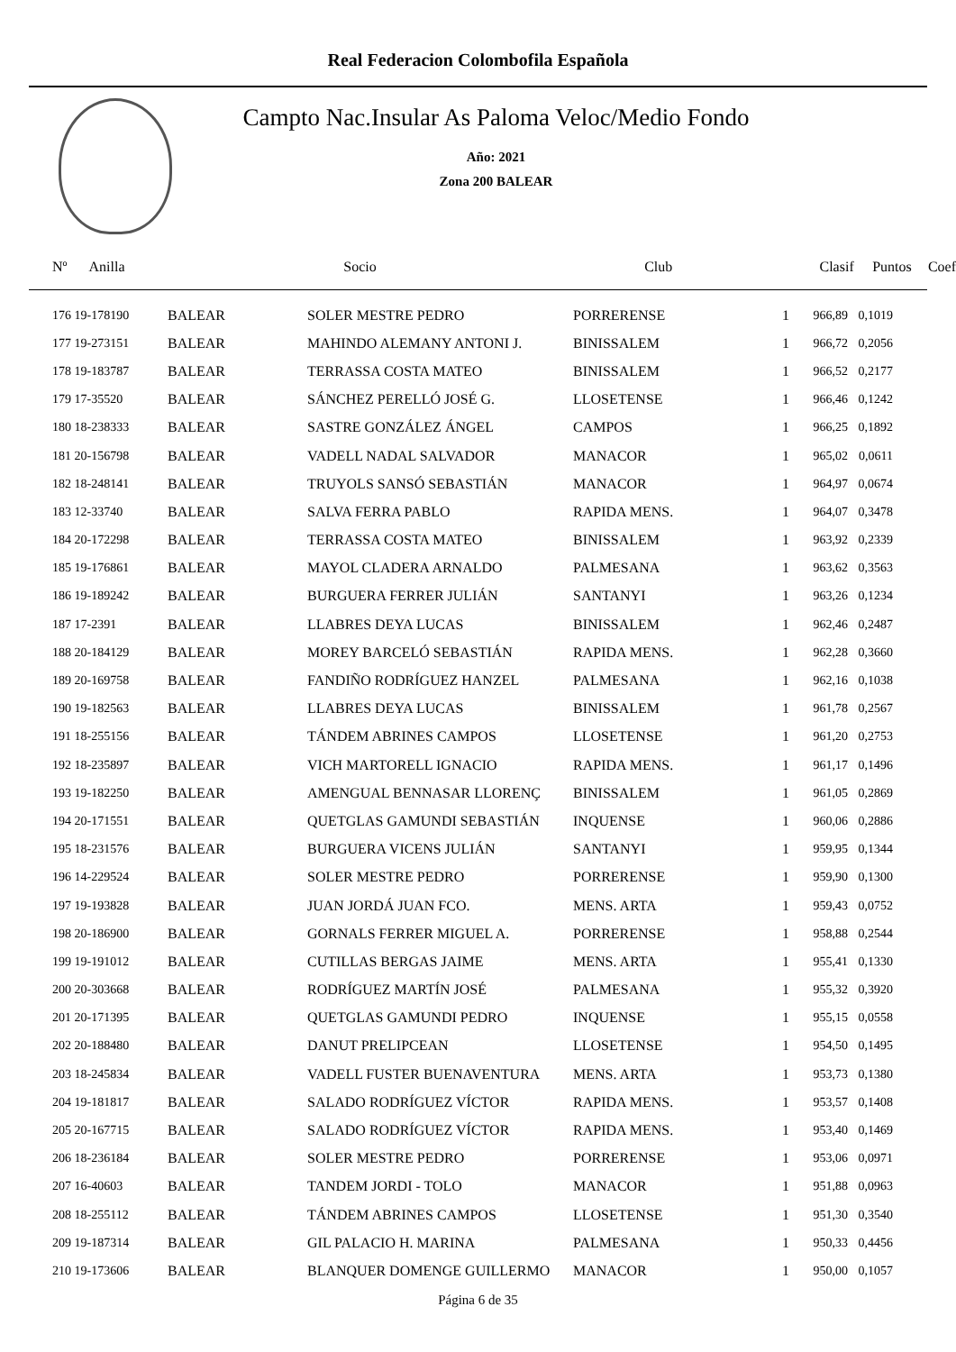Real Federacion Colombofila Española
Campto Nac.Insular As Paloma Veloc/Medio Fondo
Año: 2021
Zona 200 BALEAR
| Nº Anilla | | Socio | Club | Clasif | Puntos | Coef |
| --- | --- | --- | --- | --- | --- | --- |
| 176 19-178190 | BALEAR | SOLER MESTRE PEDRO | PORRERENSE | 1 | 966,89 | 0,1019 |
| 177 19-273151 | BALEAR | MAHINDO ALEMANY ANTONI J. | BINISSALEM | 1 | 966,72 | 0,2056 |
| 178 19-183787 | BALEAR | TERRASSA COSTA MATEO | BINISSALEM | 1 | 966,52 | 0,2177 |
| 179 17-35520 | BALEAR | SÁNCHEZ PERELLÓ JOSÉ G. | LLOSETENSE | 1 | 966,46 | 0,1242 |
| 180 18-238333 | BALEAR | SASTRE GONZÁLEZ ÁNGEL | CAMPOS | 1 | 966,25 | 0,1892 |
| 181 20-156798 | BALEAR | VADELL NADAL SALVADOR | MANACOR | 1 | 965,02 | 0,0611 |
| 182 18-248141 | BALEAR | TRUYOLS SANSÓ SEBASTIÁN | MANACOR | 1 | 964,97 | 0,0674 |
| 183 12-33740 | BALEAR | SALVA FERRA PABLO | RAPIDA MENS. | 1 | 964,07 | 0,3478 |
| 184 20-172298 | BALEAR | TERRASSA COSTA MATEO | BINISSALEM | 1 | 963,92 | 0,2339 |
| 185 19-176861 | BALEAR | MAYOL CLADERA ARNALDO | PALMESANA | 1 | 963,62 | 0,3563 |
| 186 19-189242 | BALEAR | BURGUERA FERRER JULIÁN | SANTANYI | 1 | 963,26 | 0,1234 |
| 187 17-2391 | BALEAR | LLABRES DEYA LUCAS | BINISSALEM | 1 | 962,46 | 0,2487 |
| 188 20-184129 | BALEAR | MOREY BARCELÓ SEBASTIÁN | RAPIDA MENS. | 1 | 962,28 | 0,3660 |
| 189 20-169758 | BALEAR | FANDIÑO RODRÍGUEZ HANZEL | PALMESANA | 1 | 962,16 | 0,1038 |
| 190 19-182563 | BALEAR | LLABRES DEYA LUCAS | BINISSALEM | 1 | 961,78 | 0,2567 |
| 191 18-255156 | BALEAR | TÁNDEM ABRINES CAMPOS | LLOSETENSE | 1 | 961,20 | 0,2753 |
| 192 18-235897 | BALEAR | VICH MARTORELL IGNACIO | RAPIDA MENS. | 1 | 961,17 | 0,1496 |
| 193 19-182250 | BALEAR | AMENGUAL BENNASAR LLORENÇ | BINISSALEM | 1 | 961,05 | 0,2869 |
| 194 20-171551 | BALEAR | QUETGLAS GAMUNDI SEBASTIÁN | INQUENSE | 1 | 960,06 | 0,2886 |
| 195 18-231576 | BALEAR | BURGUERA VICENS JULIÁN | SANTANYI | 1 | 959,95 | 0,1344 |
| 196 14-229524 | BALEAR | SOLER MESTRE PEDRO | PORRERENSE | 1 | 959,90 | 0,1300 |
| 197 19-193828 | BALEAR | JUAN JORDÁ JUAN FCO. | MENS. ARTA | 1 | 959,43 | 0,0752 |
| 198 20-186900 | BALEAR | GORNALS FERRER MIGUEL A. | PORRERENSE | 1 | 958,88 | 0,2544 |
| 199 19-191012 | BALEAR | CUTILLAS BERGAS JAIME | MENS. ARTA | 1 | 955,41 | 0,1330 |
| 200 20-303668 | BALEAR | RODRÍGUEZ MARTÍN JOSÉ | PALMESANA | 1 | 955,32 | 0,3920 |
| 201 20-171395 | BALEAR | QUETGLAS GAMUNDI PEDRO | INQUENSE | 1 | 955,15 | 0,0558 |
| 202 20-188480 | BALEAR | DANUT PRELIPCEAN | LLOSETENSE | 1 | 954,50 | 0,1495 |
| 203 18-245834 | BALEAR | VADELL FUSTER BUENAVENTURA | MENS. ARTA | 1 | 953,73 | 0,1380 |
| 204 19-181817 | BALEAR | SALADO RODRÍGUEZ VÍCTOR | RAPIDA MENS. | 1 | 953,57 | 0,1408 |
| 205 20-167715 | BALEAR | SALADO RODRÍGUEZ VÍCTOR | RAPIDA MENS. | 1 | 953,40 | 0,1469 |
| 206 18-236184 | BALEAR | SOLER MESTRE PEDRO | PORRERENSE | 1 | 953,06 | 0,0971 |
| 207 16-40603 | BALEAR | TANDEM JORDI - TOLO | MANACOR | 1 | 951,88 | 0,0963 |
| 208 18-255112 | BALEAR | TÁNDEM ABRINES CAMPOS | LLOSETENSE | 1 | 951,30 | 0,3540 |
| 209 19-187314 | BALEAR | GIL PALACIO H. MARINA | PALMESANA | 1 | 950,33 | 0,4456 |
| 210 19-173606 | BALEAR | BLANQUER DOMENGE GUILLERMO | MANACOR | 1 | 950,00 | 0,1057 |
Página 6 de 35